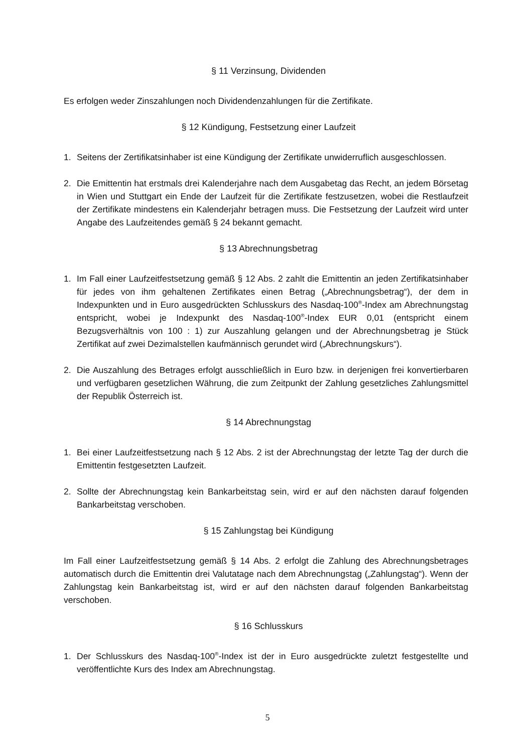§ 11 Verzinsung, Dividenden
Es erfolgen weder Zinszahlungen noch Dividendenzahlungen für die Zertifikate.
§ 12 Kündigung, Festsetzung einer Laufzeit
1. Seitens der Zertifikatsinhaber ist eine Kündigung der Zertifikate unwiderruflich ausgeschlossen.
2. Die Emittentin hat erstmals drei Kalenderjahre nach dem Ausgabetag das Recht, an jedem Börsetag in Wien und Stuttgart ein Ende der Laufzeit für die Zertifikate festzusetzen, wobei die Restlaufzeit der Zertifikate mindestens ein Kalenderjahr betragen muss. Die Festsetzung der Laufzeit wird unter Angabe des Laufzeitendes gemäß § 24 bekannt gemacht.
§ 13 Abrechnungsbetrag
1. Im Fall einer Laufzeitfestsetzung gemäß § 12 Abs. 2 zahlt die Emittentin an jeden Zertifikatsinhaber für jedes von ihm gehaltenen Zertifikates einen Betrag („Abrechnungsbetrag“), der dem in Indexpunkten und in Euro ausgedrückten Schlusskurs des Nasdaq-100<sup>®</sup>-Index am Abrechnungstag entspricht, wobei je Indexpunkt des Nasdaq-100<sup>®</sup>-Index EUR 0,01 (entspricht einem Bezugsverhältnis von 100 : 1) zur Auszahlung gelangen und der Abrechnungsbetrag je Stück Zertifikat auf zwei Dezimalstellen kaufmännisch gerundet wird („Abrechnungskurs“).
2. Die Auszahlung des Betrages erfolgt ausschließlich in Euro bzw. in derjenigen frei konvertierbaren und verfügbaren gesetzlichen Währung, die zum Zeitpunkt der Zahlung gesetzliches Zahlungsmittel der Republik Österreich ist.
§ 14 Abrechnungstag
1. Bei einer Laufzeitfestsetzung nach § 12 Abs. 2 ist der Abrechnungstag der letzte Tag der durch die Emittentin festgesetzten Laufzeit.
2. Sollte der Abrechnungstag kein Bankarbeitstag sein, wird er auf den nächsten darauf folgenden Bankarbeitstag verschoben.
§ 15 Zahlungstag bei Kündigung
Im Fall einer Laufzeitfestsetzung gemäß § 14 Abs. 2 erfolgt die Zahlung des Abrechnungsbetrages automatisch durch die Emittentin drei Valutatage nach dem Abrechnungstag („Zahlungstag“). Wenn der Zahlungstag kein Bankarbeitstag ist, wird er auf den nächsten darauf folgenden Bankarbeitstag verschoben.
§ 16 Schlusskurs
1. Der Schlusskurs des Nasdaq-100<sup>®</sup>-Index ist der in Euro ausgedrückte zuletzt festgestellte und veröffentlichte Kurs des Index am Abrechnungstag.
5